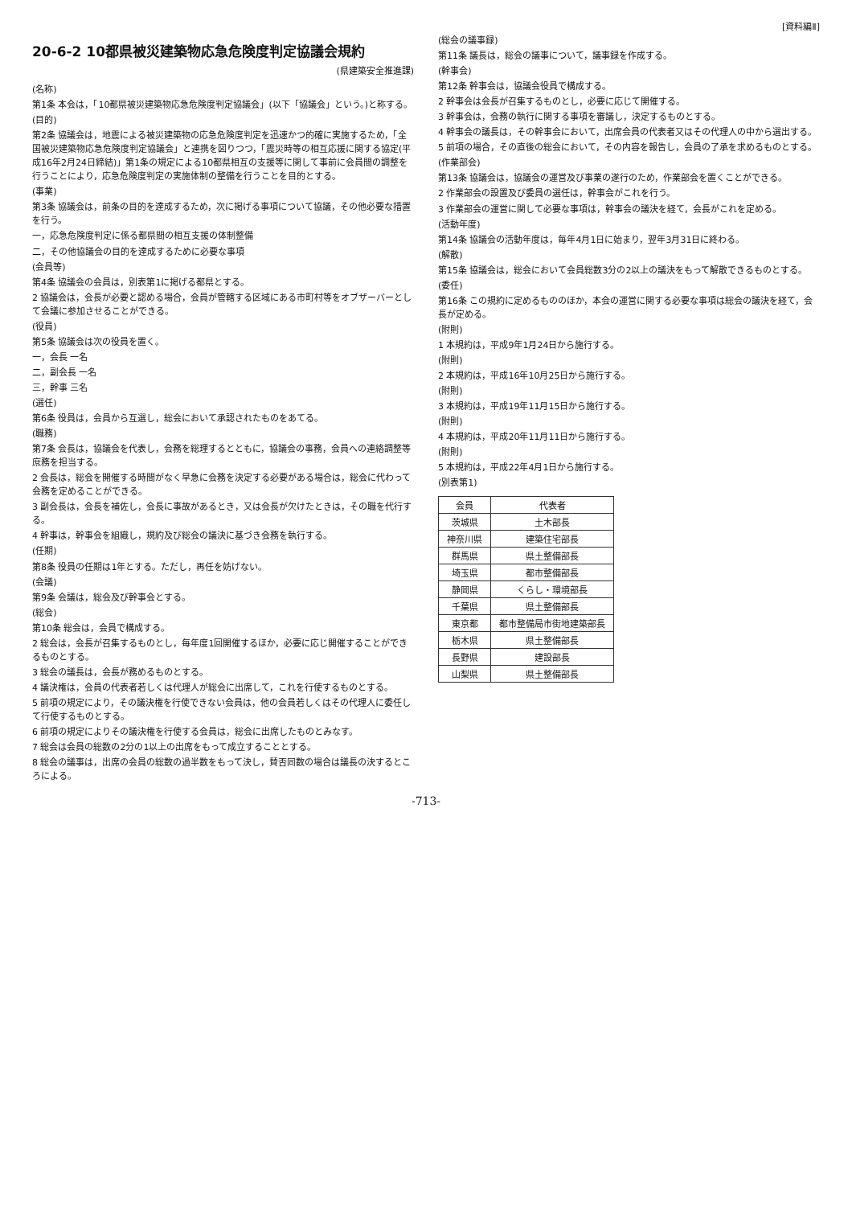[資料編Ⅱ]
20-6-2 10都県被災建築物応急危険度判定協議会規約
(県建築安全推進課)
(名称)
第1条 本会は，「10都県被災建築物応急危険度判定協議会」(以下「協議会」という。)と称する。
(目的)
第2条 協議会は，地震による被災建築物の応急危険度判定を迅速かつ的確に実施するため，「全国被災建築物応急危険度判定協議会」と連携を図りつつ，「震災時等の相互応援に関する協定(平成16年2月24日締結)」第1条の規定による10都県相互の支援等に関して事前に会員間の調整を行うことにより，応急危険度判定の実施体制の整備を行うことを目的とする。
(事業)
第3条 協議会は，前条の目的を達成するため，次に掲げる事項について協議，その他必要な措置を行う。
一，応急危険度判定に係る都県間の相互支援の体制整備
二，その他協議会の目的を達成するために必要な事項
(会員等)
第4条 協議会の会員は，別表第1に掲げる都県とする。
2 協議会は，会長が必要と認める場合，会員が管轄する区域にある市町村等をオブザーバーとして会議に参加させることができる。
(役員)
第5条 協議会は次の役員を置く。
一，会長 一名
二，副会長 一名
三，幹事 三名
(選任)
第6条 役員は，会員から互選し，総会において承認されたものをあてる。
(職務)
第7条 会長は，協議会を代表し，会務を総理するとともに，協議会の事務，会員への連絡調整等庶務を担当する。
2 会長は，総会を開催する時間がなく早急に会務を決定する必要がある場合は，総会に代わって会務を定めることができる。
3 副会長は，会長を補佐し，会長に事故があるとき，又は会長が欠けたときは，その職を代行する。
4 幹事は，幹事会を組織し，規約及び総会の議決に基づき会務を執行する。
(任期)
第8条 役員の任期は1年とする。ただし，再任を妨げない。
(会議)
第9条 会議は，総会及び幹事会とする。
(総会)
第10条 総会は，会員で構成する。
2 総会は，会長が召集するものとし，毎年度1回開催するほか，必要に応じ開催することができるものとする。
3 総会の議長は，会長が務めるものとする。
4 議決権は，会員の代表者若しくは代理人が総会に出席して，これを行使するものとする。
5 前項の規定により，その議決権を行使できない会員は，他の会員若しくはその代理人に委任して行使するものとする。
6 前項の規定によりその議決権を行使する会員は，総会に出席したものとみなす。
7 総会は会員の総数の2分の1以上の出席をもって成立することとする。
8 総会の議事は，出席の会員の総数の過半数をもって決し，賛否同数の場合は議長の決するところによる。
(総会の議事録)
第11条 議長は，総会の議事について，議事録を作成する。
(幹事会)
第12条 幹事会は，協議会役員で構成する。
2 幹事会は会長が召集するものとし，必要に応じて開催する。
3 幹事会は，会務の執行に関する事項を審議し，決定するものとする。
4 幹事会の議長は，その幹事会において，出席会員の代表者又はその代理人の中から選出する。
5 前項の場合，その直後の総会において，その内容を報告し，会員の了承を求めるものとする。
(作業部会)
第13条 協議会は，協議会の運営及び事業の遂行のため，作業部会を置くことができる。
2 作業部会の設置及び委員の選任は，幹事会がこれを行う。
3 作業部会の運営に関して必要な事項は，幹事会の議決を経て，会長がこれを定める。
(活動年度)
第14条 協議会の活動年度は，毎年4月1日に始まり，翌年3月31日に終わる。
(解散)
第15条 協議会は，総会において会員総数3分の2以上の議決をもって解散できるものとする。
(委任)
第16条 この規約に定めるもののほか，本会の運営に関する必要な事項は総会の議決を経て，会長が定める。
(附則)
1 本規約は，平成9年1月24日から施行する。
(附則)
2 本規約は，平成16年10月25日から施行する。
(附則)
3 本規約は，平成19年11月15日から施行する。
(附則)
4 本規約は，平成20年11月11日から施行する。
(附則)
5 本規約は，平成22年4月1日から施行する。
(別表第1)
| 会員 | 代表者 |
| --- | --- |
| 茨城県 | 土木部長 |
| 神奈川県 | 建築住宅部長 |
| 群馬県 | 県土整備部長 |
| 埼玉県 | 都市整備部長 |
| 静岡県 | くらし・環境部長 |
| 千葉県 | 県土整備部長 |
| 東京都 | 都市整備局市街地建築部長 |
| 栃木県 | 県土整備部長 |
| 長野県 | 建設部長 |
| 山梨県 | 県土整備部長 |
-713-